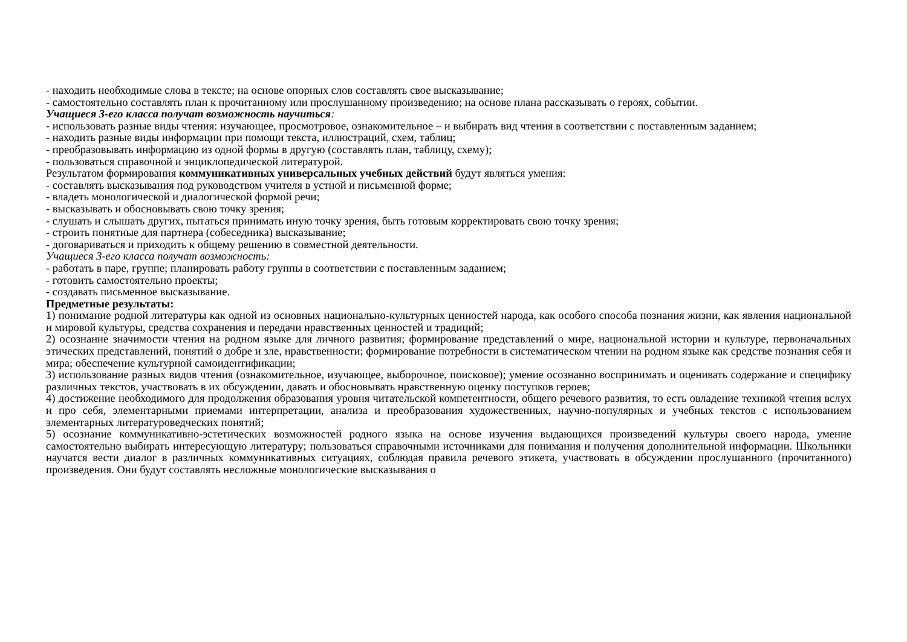- находить необходимые слова в тексте; на основе опорных слов составлять свое высказывание;
- самостоятельно составлять план к прочитанному или прослушанному произведению; на основе плана рассказывать о героях, событии.
Учащиеся 3-его класса получат возможность научиться:
- использовать разные виды чтения: изучающее, просмотровое, ознакомительное – и выбирать вид чтения в соответствии с поставленным заданием;
- находить разные виды информации при помощи текста, иллюстраций, схем, таблиц;
- преобразовывать информацию из одной формы в другую (составлять план, таблицу, схему);
- пользоваться справочной и энциклопедической литературой.
Результатом формирования коммуникативных универсальных учебных действий будут являться умения:
- составлять высказывания под руководством учителя в устной и письменной форме;
- владеть монологической и диалогической формой речи;
- высказывать и обосновывать свою точку зрения;
- слушать и слышать других, пытаться принимать иную точку зрения, быть готовым корректировать свою точку зрения;
- строить понятные для партнера (собеседника) высказывание;
- договариваться и приходить к общему решению в совместной деятельности.
Учащиеся 3-его класса получат возможность:
- работать в паре, группе; планировать работу группы в соответствии с поставленным заданием;
- готовить самостоятельно проекты;
- создавать письменное высказывание.
Предметные результаты:
1) понимание родной литературы как одной из основных национально-культурных ценностей народа, как особого способа познания жизни, как явления национальной и мировой культуры, средства сохранения и передачи нравственных ценностей и традиций;
2) осознание значимости чтения на родном языке для личного развития; формирование представлений о мире, национальной истории и культуре, первоначальных этических представлений, понятий о добре и зле, нравственности; формирование потребности в систематическом чтении на родном языке как средстве познания себя и мира; обеспечение культурной самоидентификации;
3) использование разных видов чтения (ознакомительное, изучающее, выборочное, поисковое); умение осознанно воспринимать и оценивать содержание и специфику различных текстов, участвовать в их обсуждении, давать и обосновывать нравственную оценку поступков героев;
4) достижение необходимого для продолжения образования уровня читательской компетентности, общего речевого развития, то есть овладение техникой чтения вслух и про себя, элементарными приемами интерпретации, анализа и преобразования художественных, научно-популярных и учебных текстов с использованием элементарных литературоведческих понятий;
5) осознание коммуникативно-эстетических возможностей родного языка на основе изучения выдающихся произведений культуры своего народа, умение самостоятельно выбирать интересующую литературу; пользоваться справочными источниками для понимания и получения дополнительной информации. Школьники научатся вести диалог в различных коммуникативных ситуациях, соблюдая правила речевого этикета, участвовать в обсуждении прослушанного (прочитанного) произведения. Они будут составлять несложные монологические высказывания о